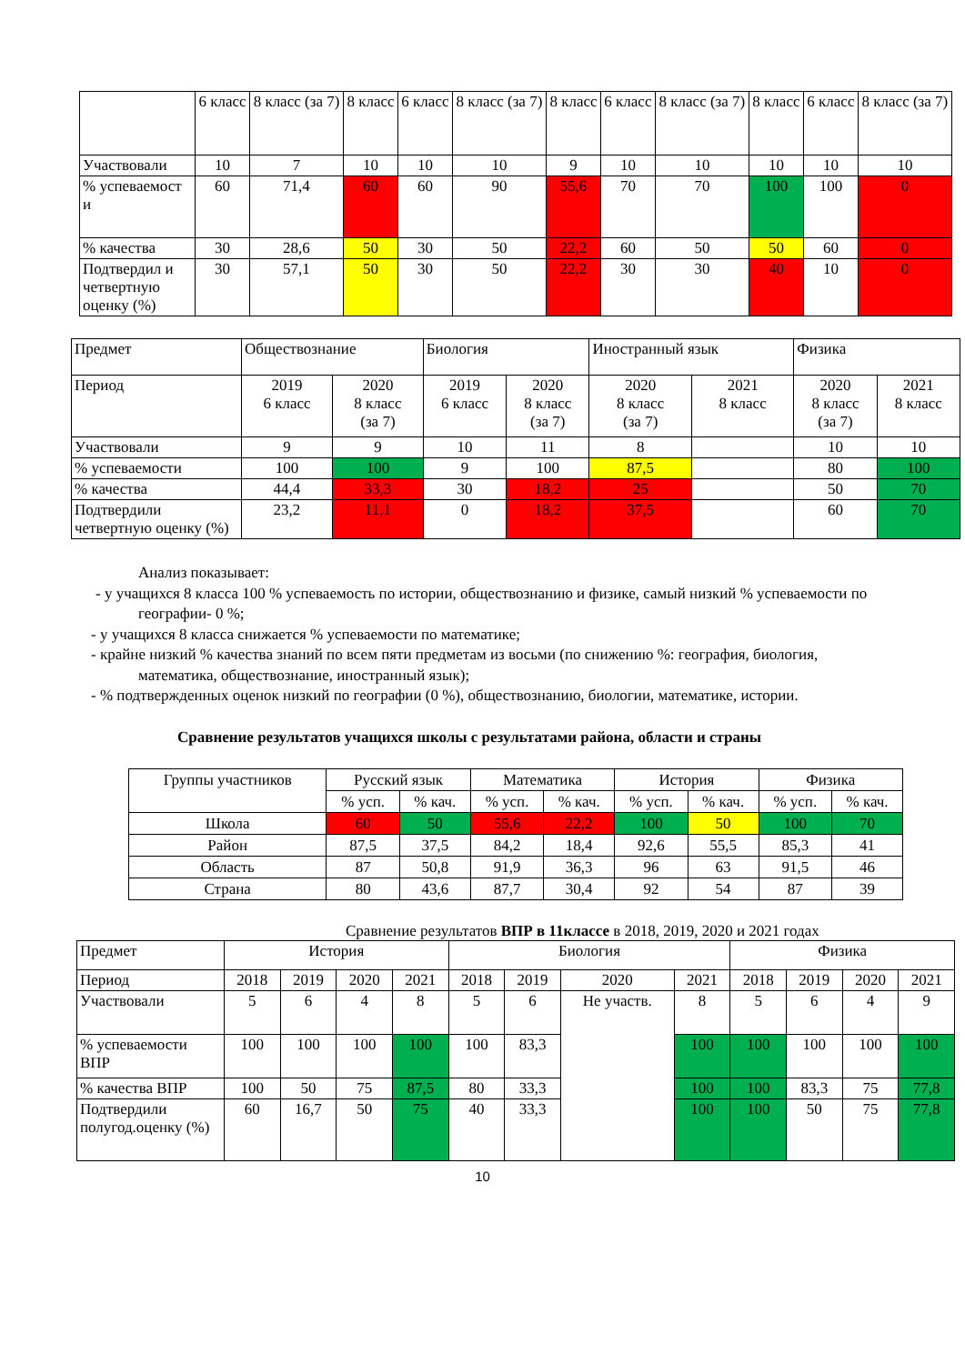| | 6 класс | 8 класс (за 7) | 8 класс | 6 класс | 8 класс (за 7) | 8 класс | 6 класс | 8 класс (за 7) | 8 класс | 6 класс | 8 класс (за 7) |
| Участвовали | 10 | 7 | 10 | 10 | 10 | 9 | 10 | 10 | 10 | 10 | 10 |
| % успеваемост и | 60 | 71,4 | 60 | 60 | 90 | 55,6 | 70 | 70 | 100 | 100 | 0 |
| % качества | 30 | 28,6 | 50 | 30 | 50 | 22,2 | 60 | 50 | 50 | 60 | 0 |
| Подтвердил и четвертную оценку (%) | 30 | 57,1 | 50 | 30 | 50 | 22,2 | 30 | 30 | 40 | 10 | 0 |
| Предмет | Обществознание | | Биология | | Иностранный язык | | Физика | |
| Период | 2019 6 класс | 2020 8 класс (за 7) | 2019 6 класс | 2020 8 класс (за 7) | 2020 8 класс (за 7) | 2021 8 класс | 2020 8 класс (за 7) | 2021 8 класс |
| Участвовали | 9 | 9 | 10 | 11 | 8 | | 10 | 10 |
| % успеваемости | 100 | 100 | 9 | 100 | 87,5 | | 80 | 100 |
| % качества | 44,4 | 33,3 | 30 | 18,2 | 25 | | 50 | 70 |
| Подтвердили четвертную оценку (%) | 23,2 | 11,1 | 0 | 18,2 | 37,5 | | 60 | 70 |
Анализ показывает:
- у учащихся 8 класса 100 % успеваемость по истории, обществознанию и физике, самый низкий % успеваемости по географии- 0 %;
- у учащихся 8 класса снижается % успеваемости по математике;
- крайне низкий % качества знаний по всем пяти предметам из восьми (по снижению %: география, биология, математика, обществознание, иностранный язык);
- % подтвержденных оценок низкий по географии (0 %), обществознанию, биологии, математике, истории.
Сравнение результатов учащихся школы с результатами района, области и страны
| Группы участников | Русский язык | | Математика | | История | | Физика | |
| | % усп. | % кач. | % усп. | % кач. | % усп. | % кач. | % усп. | % кач. |
| Школа | 60 | 50 | 55,6 | 22,2 | 100 | 50 | 100 | 70 |
| Район | 87,5 | 37,5 | 84,2 | 18,4 | 92,6 | 55,5 | 85,3 | 41 |
| Область | 87 | 50,8 | 91,9 | 36,3 | 96 | 63 | 91,5 | 46 |
| Страна | 80 | 43,6 | 87,7 | 30,4 | 92 | 54 | 87 | 39 |
Сравнение результатов ВПР в 11классе в 2018, 2019, 2020 и 2021 годах
| Предмет | История | | | | Биология | | | | Физика | | | |
| Период | 2018 | 2019 | 2020 | 2021 | 2018 | 2019 | 2020 | 2021 | 2018 | 2019 | 2020 | 2021 |
| Участвовали | 5 | 6 | 4 | 8 | 5 | 6 | Не участв. | 8 | 5 | 6 | 4 | 9 |
| % успеваемости ВПР | 100 | 100 | 100 | 100 | 100 | 83,3 | | 100 | 100 | 100 | 100 | 100 |
| % качества ВПР | 100 | 50 | 75 | 87,5 | 80 | 33,3 | | 100 | 100 | 83,3 | 75 | 77,8 |
| Подтвердили полугод.оценку (%) | 60 | 16,7 | 50 | 75 | 40 | 33,3 | | 100 | 100 | 50 | 75 | 77,8 |
10